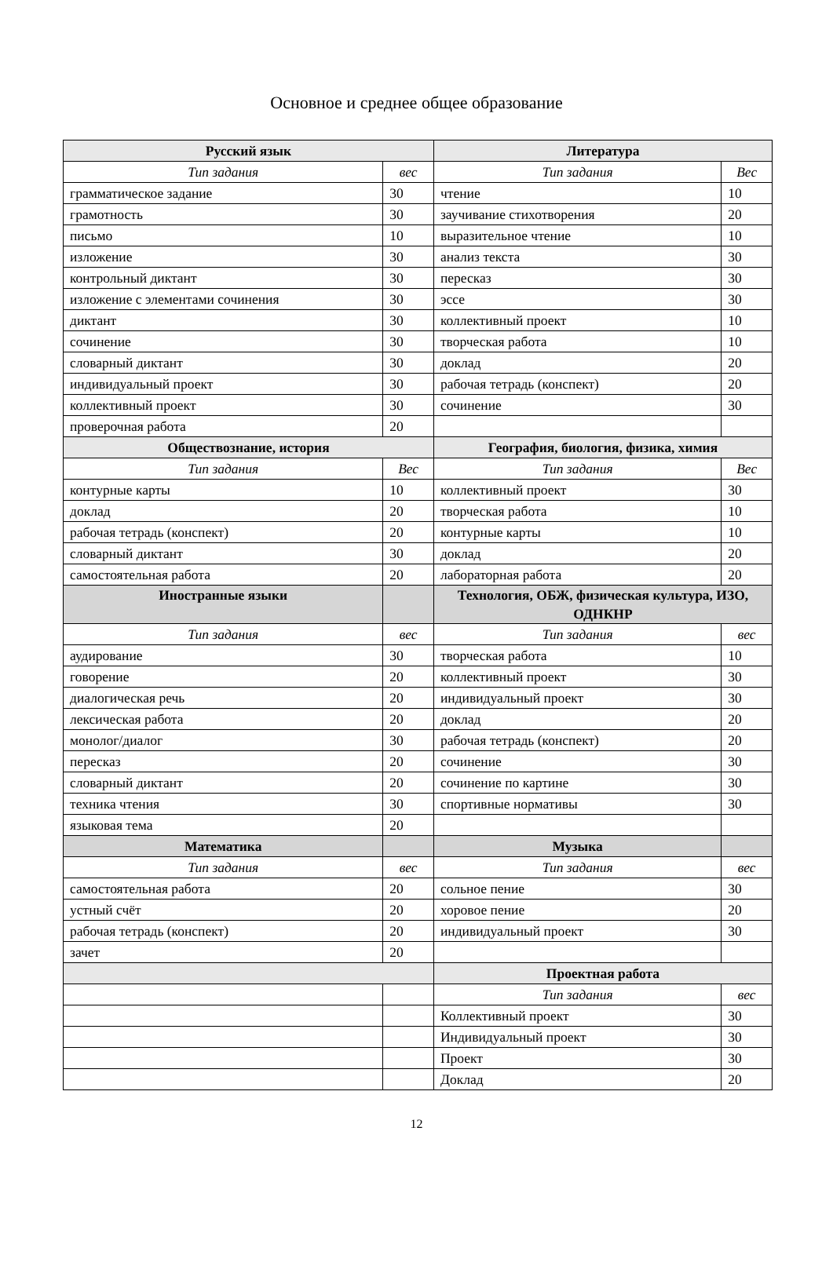Основное и среднее общее образование
| Русский язык | | Литература | |
| --- | --- | --- | --- |
| Тип задания | вес | Тип задания | Вес |
| грамматическое задание | 30 | чтение | 10 |
| грамотность | 30 | заучивание стихотворения | 20 |
| письмо | 10 | выразительное чтение | 10 |
| изложение | 30 | анализ текста | 30 |
| контрольный диктант | 30 | пересказ | 30 |
| изложение с элементами сочинения | 30 | эссе | 30 |
| диктант | 30 | коллективный проект | 10 |
| сочинение | 30 | творческая работа | 10 |
| словарный диктант | 30 | доклад | 20 |
| индивидуальный проект | 30 | рабочая тетрадь (конспект) | 20 |
| коллективный проект | 30 | сочинение | 30 |
| проверочная работа | 20 | | |
| Обществознание, история | | География, биология, физика, химия | |
| Тип задания | Вес | Тип задания | Вес |
| контурные карты | 10 | коллективный проект | 30 |
| доклад | 20 | творческая работа | 10 |
| рабочая тетрадь (конспект) | 20 | контурные карты | 10 |
| словарный диктант | 30 | доклад | 20 |
| самостоятельная работа | 20 | лабораторная работа | 20 |
| Иностранные языки | | Технология, ОБЖ, физическая культура, ИЗО, ОДНКНР | |
| Тип задания | вес | Тип задания | вес |
| аудирование | 30 | творческая работа | 10 |
| говорение | 20 | коллективный проект | 30 |
| диалогическая речь | 20 | индивидуальный проект | 30 |
| лексическая работа | 20 | доклад | 20 |
| монолог/диалог | 30 | рабочая тетрадь (конспект) | 20 |
| пересказ | 20 | сочинение | 30 |
| словарный диктант | 20 | сочинение по картине | 30 |
| техника чтения | 30 | спортивные нормативы | 30 |
| языковая тема | 20 | | |
| Математика | | Музыка | |
| Тип задания | вес | Тип задания | вес |
| самостоятельная работа | 20 | сольное пение | 30 |
| устный счёт | 20 | хоровое пение | 20 |
| рабочая тетрадь (конспект) | 20 | индивидуальный проект | 30 |
| зачет | 20 | | |
| | | Проектная работа | |
| | | Тип задания | вес |
| | | Коллективный проект | 30 |
| | | Индивидуальный проект | 30 |
| | | Проект | 30 |
| | | Доклад | 20 |
12